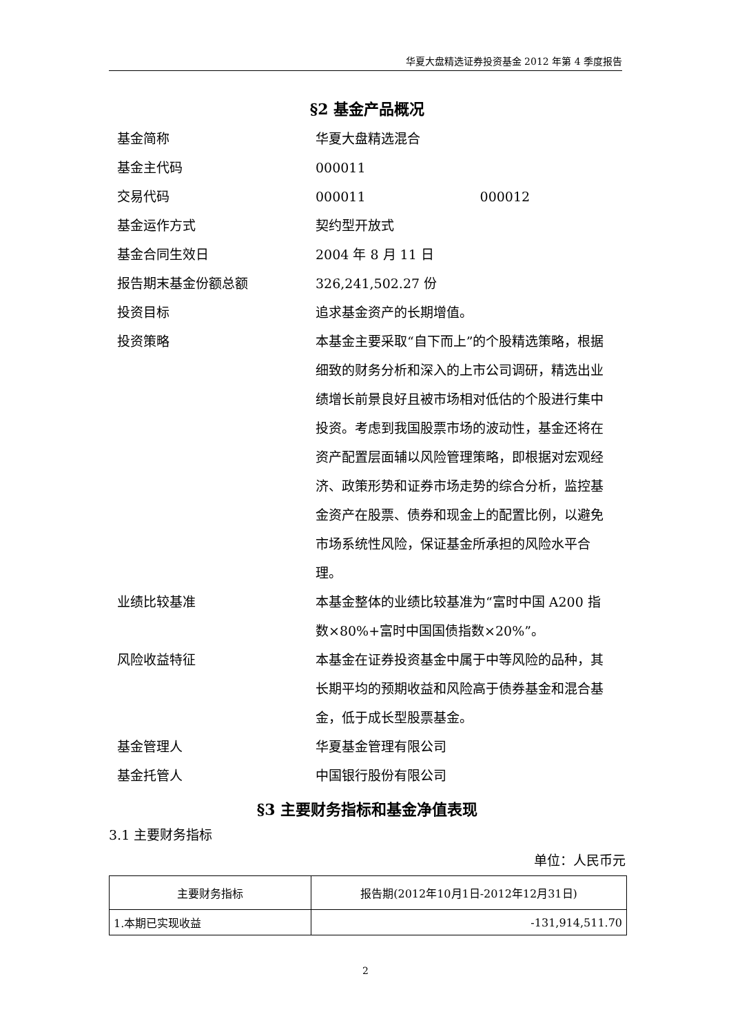华夏大盘精选证券投资基金 2012 年第 4 季度报告
§2 基金产品概况
| 基金简称 | 华夏大盘精选混合 |
| 基金主代码 | 000011 |
| 交易代码 | 000011 000012 |
| 基金运作方式 | 契约型开放式 |
| 基金合同生效日 | 2004 年 8 月 11 日 |
| 报告期末基金份额总额 | 326,241,502.27 份 |
| 投资目标 | 追求基金资产的长期增值。 |
| 投资策略 | 本基金主要采取“自下而上”的个股精选策略，根据细致的财务分析和深入的上市公司调研，精选出业绩增长前景良好且被市场相对低估的个股进行集中投资。考虑到我国股票市场的波动性，基金还将在资产配置层面辅以风险管理策略，即根据对宏观经济、政策形势和证券市场走势的综合分析，监控基金资产在股票、债券和现金上的配置比例，以避免市场系统性风险，保证基金所承担的风险水平合理。 |
| 业绩比较基准 | 本基金整体的业绩比较基准为“富时中国 A200 指数×80%+富时中国国债指数×20%”。 |
| 风险收益特征 | 本基金在证券投资基金中属于中等风险的品种，其长期平均的预期收益和风险高于债券基金和混合基金，低于成长型股票基金。 |
| 基金管理人 | 华夏基金管理有限公司 |
| 基金托管人 | 中国银行股份有限公司 |
§3 主要财务指标和基金净值表现
3.1 主要财务指标
单位：人民币元
| 主要财务指标 | 报告期(2012年10月1日-2012年12月31日) |
| --- | --- |
| 1.本期已实现收益 | -131,914,511.70 |
2